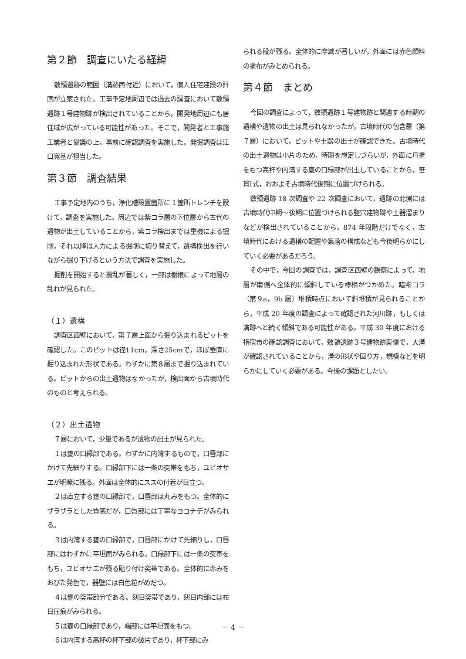第２節　調査にいたる経緯
敷領遺跡の範囲（溝跡西付近）において，個人住宅建設の計画が立案された。工事予定地周辺では過去の調査において敷領遺跡１号建物跡が検出されていることから，開発地周辺にも居住域が広がっている可能性があった。そこで，開発者と工事施工業者と協議の上，事前に確認調査を実施した。発掘調査は江口寛基が担当した。
第３節　調査結果
工事予定地内のうち，浄化槽設置箇所に１箇所トレンチを設けて，調査を実施した。周辺では紫コラ層の下位層から古代の遺物が出土していることから，紫コラ検出までは重機による掘削，それ以降は人力による掘削に切り替えて，遺構検出を行いながら掘り下げるという方法で調査を実施した。
掘削を開始すると攪乱が著しく，一部は樹根によって地層の乱れが見られた。
（１）遺構
調査区西壁において，第７層上面から掘り込まれるピットを確認した。このピットは径11cm，深さ25cmで，ほぼ垂直に掘り込まれた形状である。わずかに第８層まで掘り込まれている。ピットからの出土遺物はなかったが，検出面から古墳時代のものと考えられる。
（２）出土遺物
７層において，少量であるが遺物の出土が見られた。
１は甕の口縁部である。わずかに内湾するもので，口唇部にかけて先細りする。口縁部下には一条の突帯をもち，ユビオサエが明瞭に残る。外面は全体的にススの付着が目立つ。
２は直立する甕の口縁部で，口唇部は丸みをもつ。全体的にザラザラとした質感だが，口唇部には丁寧なヨコナデがみられる。
３は内湾する甕の口縁部で，口唇部にかけて先細りし，口唇部にはわずかに平坦面がみられる。口縁部下には一条の突帯をもち，ユビオサエが残る貼り付け突帯である。全体的に赤みをおびた発色で，器壁には白色粒がめだつ。
４は甕の突帯部分である。刻目突帯であり，刻目内部には布目圧痕がみられる。
５は壺の口縁部であり，端部には平坦面をもつ。
６は内湾する高杯の杯下部の破片であり，杯下部にみ
られる段が残る。全体的に摩滅が著しいが，外面には赤色顔料の塗布がみとめられる。
第４節　まとめ
今回の調査によって，敷領遺跡１号建物跡と関連する時期の遺構や遺物の出土は見られなかったが，古墳時代の包含層（第７層）において，ピットや土器の出土が確認できた。古墳時代の出土遺物は小片のため，時期を想定しづらいが，外面に丹塗をもつ高杯や内湾する甕の口縁部が出土していることから，笹貫Ⅰ式，おおよそ古墳時代後期に位置づけられる。
敷領遺跡 18 次調査や 22 次調査において，遺跡の北側には古墳時代中期～後期に位置づけられる竪穴建物跡や土器溜まりなどが検出されていることから，874 年段階だけでなく，古墳時代における遺構の配置や集落の構成なども今後明らかにしていく必要があるだろう。
その中で，今回の調査では，調査区西壁の観察によって，地層が南側へ全体的に傾斜している様相がつかめた。暗紫コラ（第９a，9b 層）堆積時点において斜堆積が見られることから，平成 20 年度の調査によって確認された河川跡，もしくは溝跡へと続く傾斜である可能性がある。平成 30 年度における指宿市の確認調査において，敷領遺跡３号建物跡東側で，大溝が確認されていることから，溝の形状や回り方，規模などを明らかにしていく必要がある。今後の課題としたい。
－ 4 －